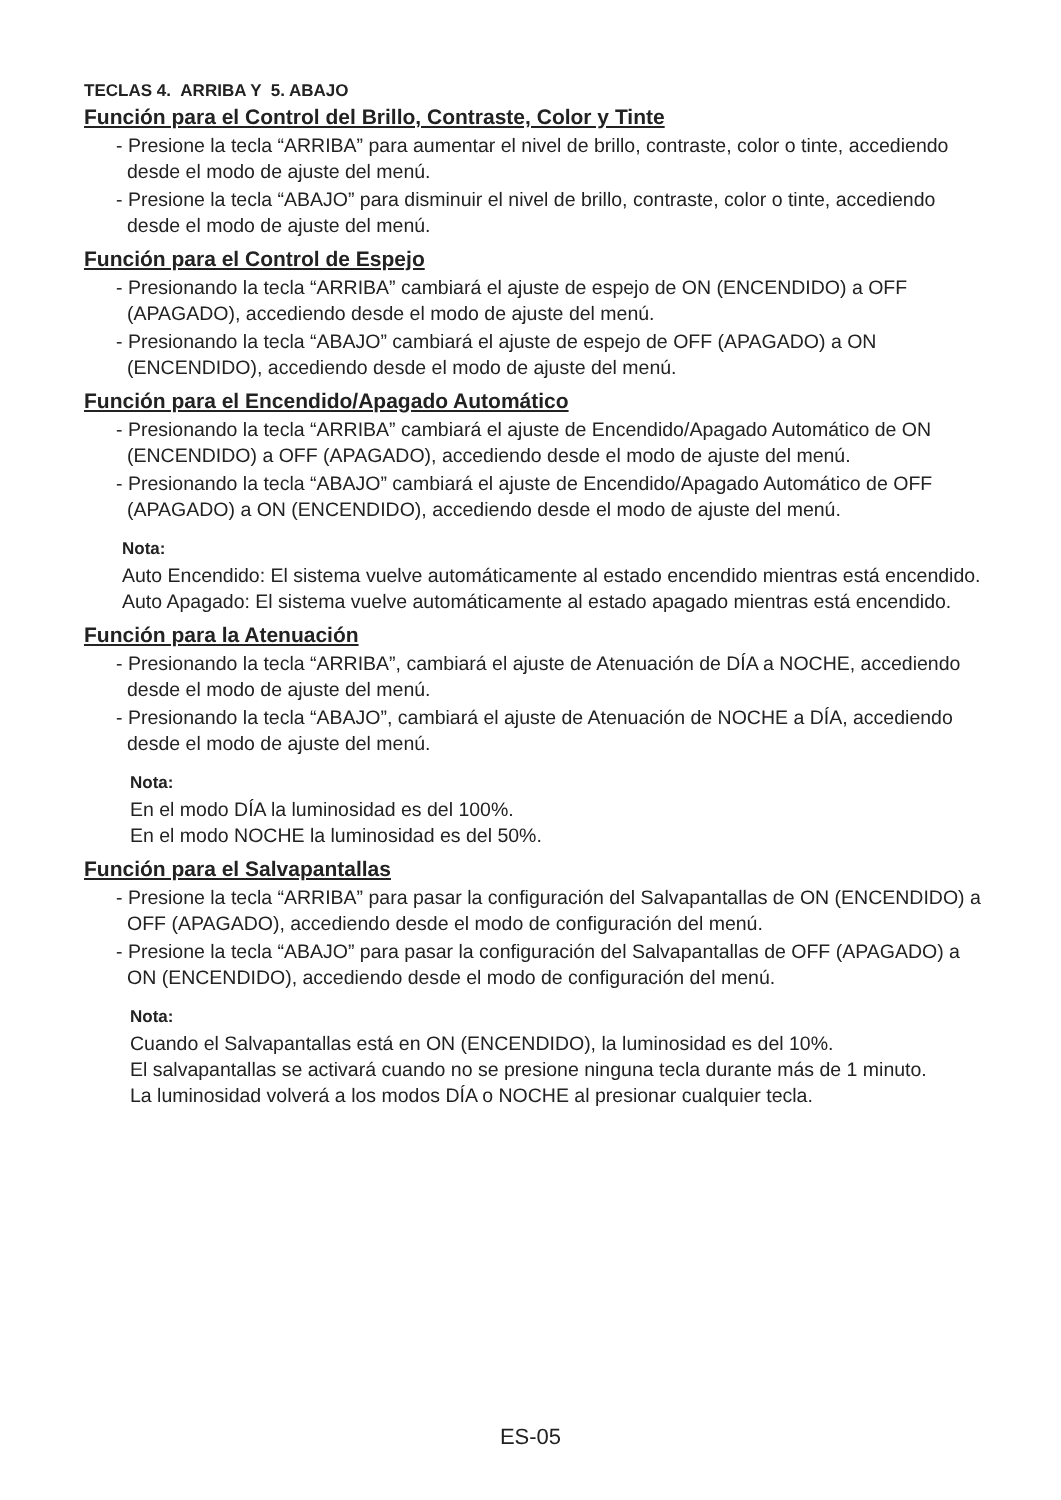TECLAS 4. ARRIBA Y 5. ABAJO
Función para el Control del Brillo, Contraste, Color y Tinte
- Presione la tecla “ARRIBA” para aumentar el nivel de brillo, contraste, color o tinte, accediendo desde el modo de ajuste del menú.
- Presione la tecla “ABAJO” para disminuir el nivel de brillo, contraste, color o tinte, accediendo desde el modo de ajuste del menú.
Función para el Control de Espejo
- Presionando la tecla “ARRIBA” cambiará el ajuste de espejo de ON (ENCENDIDO) a OFF (APAGADO), accediendo desde el modo de ajuste del menú.
- Presionando la tecla “ABAJO” cambiará el ajuste de espejo de OFF (APAGADO) a ON (ENCENDIDO), accediendo desde el modo de ajuste del menú.
Función para el Encendido/Apagado Automático
- Presionando la tecla “ARRIBA” cambiará el ajuste de Encendido/Apagado Automático de ON (ENCENDIDO) a OFF (APAGADO), accediendo desde el modo de ajuste del menú.
- Presionando la tecla “ABAJO” cambiará el ajuste de Encendido/Apagado Automático de OFF (APAGADO) a ON (ENCENDIDO), accediendo desde el modo de ajuste del menú.
Nota:
Auto Encendido: El sistema vuelve automáticamente al estado encendido mientras está encendido.
Auto Apagado: El sistema vuelve automáticamente al estado apagado mientras está encendido.
Función para la Atenuación
- Presionando la tecla “ARRIBA”, cambiará el ajuste de Atenuación de DÍA a NOCHE, accediendo desde el modo de ajuste del menú.
- Presionando la tecla “ABAJO”, cambiará el ajuste de Atenuación de NOCHE a DÍA, accediendo desde el modo de ajuste del menú.
Nota:
En el modo DÍA la luminosidad es del 100%.
En el modo NOCHE la luminosidad es del 50%.
Función para el Salvapantallas
- Presione la tecla “ARRIBA” para pasar la configuración del Salvapantallas de ON (ENCENDIDO) a OFF (APAGADO), accediendo desde el modo de configuración del menú.
- Presione la tecla “ABAJO” para pasar la configuración del Salvapantallas de OFF (APAGADO) a ON (ENCENDIDO), accediendo desde el modo de configuración del menú.
Nota:
Cuando el Salvapantallas está en ON (ENCENDIDO), la luminosidad es del 10%.
El salvapantallas se activará cuando no se presione ninguna tecla durante más de 1 minuto.
La luminosidad volverá a los modos DÍA o NOCHE al presionar cualquier tecla.
ES-05